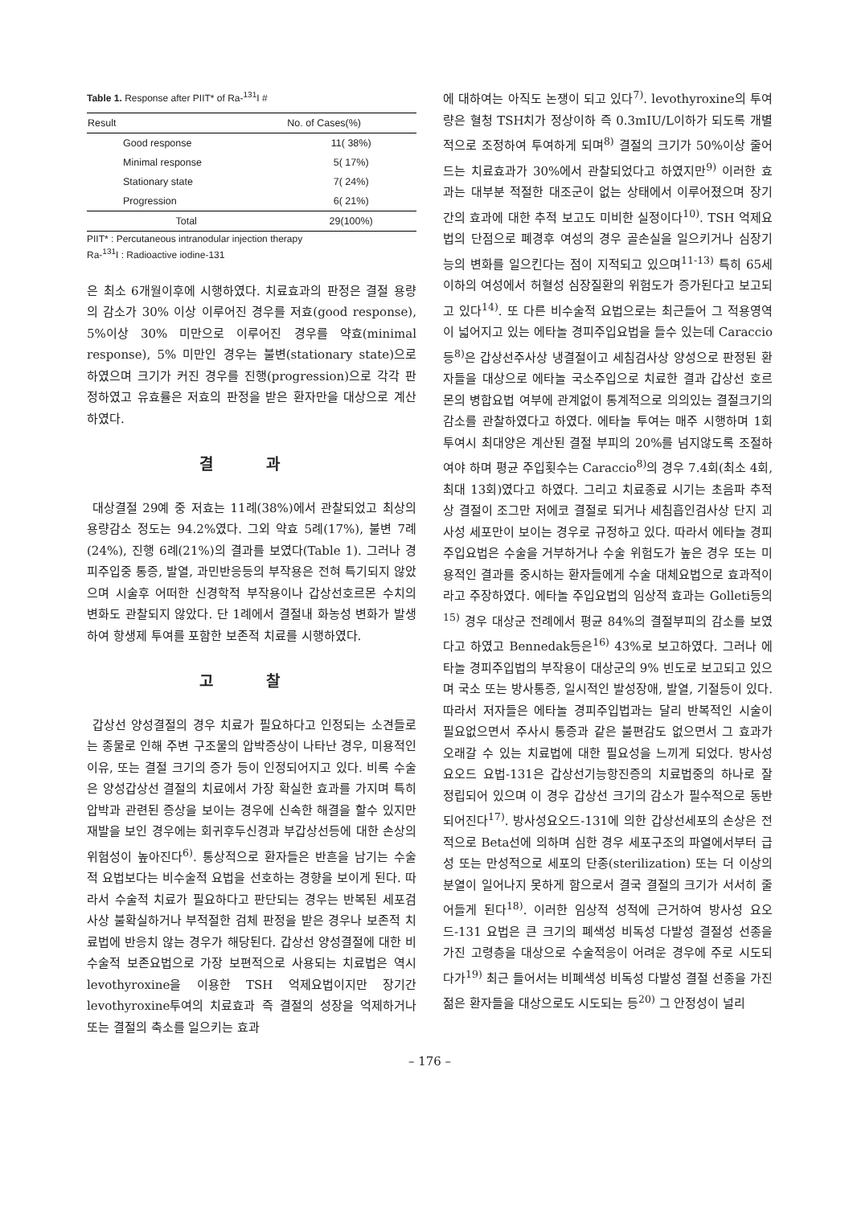Table 1. Response after PIIT* of Ra-<sup>131</sup>I #
| Result | No. of Cases(%) |
| --- | --- |
| Good response | 11( 38%) |
| Minimal response | 5( 17%) |
| Stationary state | 7( 24%) |
| Progression | 6( 21%) |
| Total | 29(100%) |
PIIT* : Percutaneous intranodular injection therapy
Ra-<sup>131</sup>I : Radioactive iodine-131
은 최소 6개월이후에 시행하였다. 치료효과의 판정은 결절 용량의 감소가 30% 이상 이루어진 경우를 저효(good response), 5%이상 30% 미만으로 이루어진 경우를 약효(minimal response), 5% 미만인 경우는 불변(stationary state)으로 하였으며 크기가 커진 경우를 진행(progression)으로 각각 판정하였고 유효률은 저효의 판정을 받은 환자만을 대상으로 계산하였다.
결 과
대상결절 29예 중 저효는 11례(38%)에서 관찰되었고 최상의 용량감소 정도는 94.2%였다. 그외 약효 5례(17%), 불변 7례(24%), 진행 6례(21%)의 결과를 보였다(Table 1). 그러나 경피주입중 통증, 발열, 과민반응등의 부작용은 전혀 특기되지 않았으며 시술후 어떠한 신경학적 부작용이나 갑상선호르몬 수치의 변화도 관찰되지 않았다. 단 1례에서 결절내 화농성 변화가 발생하여 항생제 투여를 포함한 보존적 치료를 시행하였다.
고 찰
갑상선 양성결절의 경우 치료가 필요하다고 인정되는 소견들로는 종물로 인해 주변 구조물의 압박증상이 나타난 경우, 미용적인 이유, 또는 결절 크기의 증가 등이 인정되어지고 있다. 비록 수술은 양성갑상선 결절의 치료에서 가장 확실한 효과를 가지며 특히 압박과 관련된 증상을 보이는 경우에 신속한 해결을 할수 있지만 재발을 보인 경우에는 회귀후두신경과 부갑상선등에 대한 손상의 위험성이 높아진다<sup>6)</sup>. 통상적으로 환자들은 반흔을 남기는 수술적 요법보다는 비수술적 요법을 선호하는 경향을 보이게 된다. 따라서 수술적 치료가 필요하다고 판단되는 경우는 반복된 세포검사상 불확실하거나 부적절한 검체 판정을 받은 경우나 보존적 치료법에 반응치 않는 경우가 해당된다. 갑상선 양성결절에 대한 비수술적 보존요법으로 가장 보편적으로 사용되는 치료법은 역시 levothyroxine을 이용한 TSH 억제요법이지만 장기간 levothyroxine투여의 치료효과 즉 결절의 성장을 억제하거나 또는 결절의 축소를 일으키는 효과
에 대하여는 아직도 논쟁이 되고 있다<sup>7)</sup>. levothyroxine의 투여량은 혈청 TSH치가 정상이하 즉 0.3mIU/L이하가 되도록 개별적으로 조정하여 투여하게 되며<sup>8)</sup> 결절의 크기가 50%이상 줄어드는 치료효과가 30%에서 관찰되었다고 하였지만<sup>9)</sup> 이러한 효과는 대부분 적절한 대조군이 없는 상태에서 이루어졌으며 장기간의 효과에 대한 추적 보고도 미비한 실정이다<sup>10)</sup>. TSH 억제요법의 단점으로 폐경후 여성의 경우 골손실을 일으키거나 심장기능의 변화를 일으킨다는 점이 지적되고 있으며<sup>11-13)</sup> 특히 65세 이하의 여성에서 허혈성 심장질환의 위험도가 증가된다고 보고되고 있다<sup>14)</sup>. 또 다른 비수술적 요법으로는 최근들어 그 적용영역이 넓어지고 있는 에타놀 경피주입요법을 들수 있는데 Caraccio등<sup>8)</sup>은 갑상선주사상 냉결절이고 세침검사상 양성으로 판정된 환자들을 대상으로 에타놀 국소주입으로 치료한 결과 갑상선 호르몬의 병합요법 여부에 관계없이 통계적으로 의의있는 결절크기의 감소를 관찰하였다고 하였다. 에타놀 투여는 매주 시행하며 1회 투여시 최대양은 계산된 결절 부피의 20%를 넘지않도록 조절하여야 하며 평균 주입횟수는 Caraccio<sup>8)</sup>의 경우 7.4회(최소 4회, 최대 13회)였다고 하였다. 그리고 치료종료 시기는 초음파 추적상 결절이 조그만 저에코 결절로 되거나 세침흡인검사상 단지 괴사성 세포만이 보이는 경우로 규정하고 있다. 따라서 에타놀 경피주입요법은 수술을 거부하거나 수술 위험도가 높은 경우 또는 미용적인 결과를 중시하는 환자들에게 수술 대체요법으로 효과적이라고 주장하였다. 에타놀 주입요법의 임상적 효과는 Golleti등의<sup>15)</sup> 경우 대상군 전례에서 평균 84%의 결절부피의 감소를 보였다고 하였고 Bennedak등은<sup>16)</sup> 43%로 보고하였다. 그러나 에타놀 경피주입법의 부작용이 대상군의 9% 빈도로 보고되고 있으며 국소 또는 방사통증, 일시적인 발성장애, 발열, 기절등이 있다. 따라서 저자들은 에타놀 경피주입법과는 달리 반복적인 시술이 필요없으면서 주사시 통증과 같은 불편감도 없으면서 그 효과가 오래갈 수 있는 치료법에 대한 필요성을 느끼게 되었다. 방사성 요오드 요법-131은 갑상선기능항진증의 치료법중의 하나로 잘 정립되어 있으며 이 경우 갑상선 크기의 감소가 필수적으로 동반되어진다<sup>17)</sup>. 방사성요오드-131에 의한 갑상선세포의 손상은 전적으로 Beta선에 의하며 심한 경우 세포구조의 파열에서부터 급성 또는 만성적으로 세포의 단종(sterilization) 또는 더 이상의 분열이 일어나지 못하게 함으로서 결국 결절의 크기가 서서히 줄어들게 된다<sup>18)</sup>. 이러한 임상적 성적에 근거하여 방사성 요오드-131 요법은 큰 크기의 폐색성 비독성 다발성 결절성 선종을 가진 고령층을 대상으로 수술적응이 어려운 경우에 주로 시도되다가<sup>19)</sup> 최근 들어서는 비폐색성 비독성 다발성 결절 선종을 가진 젊은 환자들을 대상으로도 시도되는 등<sup>20)</sup> 그 안정성이 널리
– 176 –